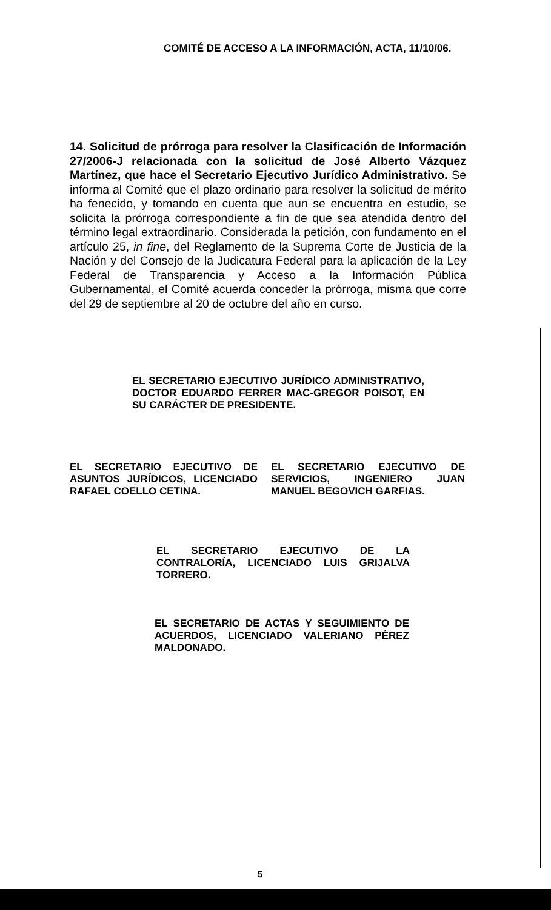COMITÉ DE ACCESO A LA INFORMACIÓN, ACTA, 11/10/06.
14. Solicitud de prórroga para resolver la Clasificación de Información 27/2006-J relacionada con la solicitud de José Alberto Vázquez Martínez, que hace el Secretario Ejecutivo Jurídico Administrativo. Se informa al Comité que el plazo ordinario para resolver la solicitud de mérito ha fenecido, y tomando en cuenta que aun se encuentra en estudio, se solicita la prórroga correspondiente a fin de que sea atendida dentro del término legal extraordinario. Considerada la petición, con fundamento en el artículo 25, in fine, del Reglamento de la Suprema Corte de Justicia de la Nación y del Consejo de la Judicatura Federal para la aplicación de la Ley Federal de Transparencia y Acceso a la Información Pública Gubernamental, el Comité acuerda conceder la prórroga, misma que corre del 29 de septiembre al 20 de octubre del año en curso.
EL SECRETARIO EJECUTIVO JURÍDICO ADMINISTRATIVO, DOCTOR EDUARDO FERRER MAC-GREGOR POISOT, EN SU CARÁCTER DE PRESIDENTE.
EL SECRETARIO EJECUTIVO DE ASUNTOS JURÍDICOS, LICENCIADO RAFAEL COELLO CETINA.
EL SECRETARIO EJECUTIVO DE SERVICIOS, INGENIERO JUAN MANUEL BEGOVICH GARFIAS.
EL SECRETARIO EJECUTIVO DE LA CONTRALORÍA, LICENCIADO LUIS GRIJALVA TORRERO.
EL SECRETARIO DE ACTAS Y SEGUIMIENTO DE ACUERDOS, LICENCIADO VALERIANO PÉREZ MALDONADO.
5